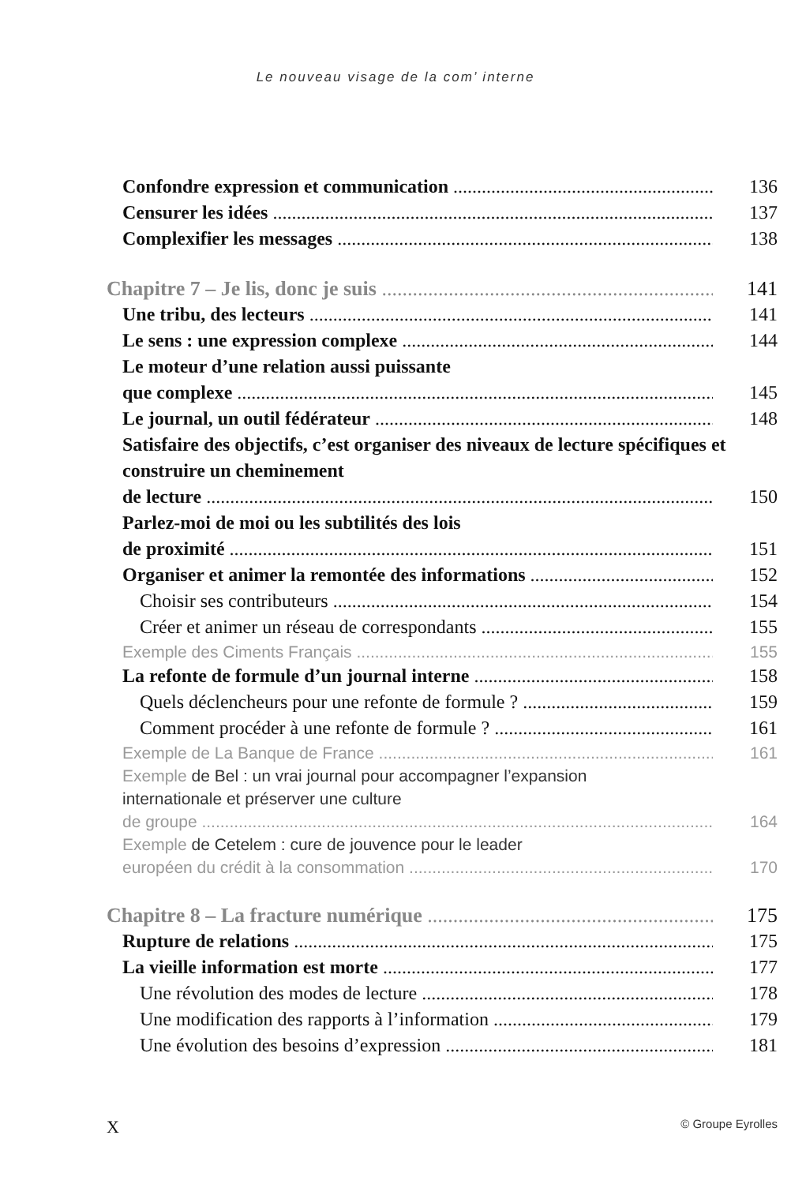Le nouveau visage de la com’ interne
Confondre expression et communication 136
Censurer les idées 137
Complexifier les messages 138
Chapitre 7 – Je lis, donc je suis 141
Une tribu, des lecteurs 141
Le sens : une expression complexe 144
Le moteur d’une relation aussi puissante
que complexe 145
Le journal, un outil fédérateur 148
Satisfaire des objectifs, c’est organiser des niveaux de lecture spécifiques et construire un cheminement
de lecture 150
Parlez-moi de moi ou les subtilités des lois
de proximité 151
Organiser et animer la remontée des informations 152
Choisir ses contributeurs 154
Créer et animer un réseau de correspondants 155
Exemple des Ciments Français 155
La refonte de formule d’un journal interne 158
Quels déclencheurs pour une refonte de formule ? 159
Comment procéder à une refonte de formule ? 161
Exemple de La Banque de France 161
Exemple de Bel : un vrai journal pour accompagner l’expansion internationale et préserver une culture
de groupe 164
Exemple de Cetelem : cure de jouvence pour le leader
européen du crédit à la consommation 170
Chapitre 8 – La fracture numérique 175
Rupture de relations 175
La vieille information est morte 177
Une révolution des modes de lecture 178
Une modification des rapports à l’information 179
Une évolution des besoins d’expression 181
X © Groupe Eyrolles